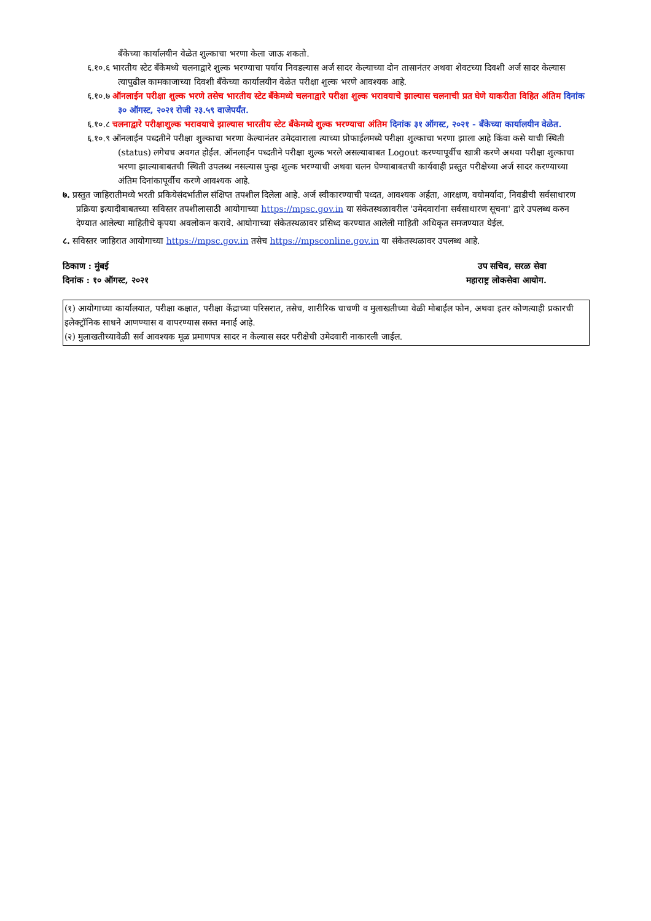बँकेच्या कार्यालयीन वेळेत शुल्काचा भरणा केला जाऊ शकतो.
६.१०.६ भारतीय स्टेट बँकेमध्ये चलनाद्वारे शुल्क भरण्याचा पर्याय निवडल्यास अर्ज सादर केल्याच्या दोन तासानंतर अथवा शेवटच्या दिवशी अर्ज सादर केल्यास त्यापुढील कामकाजाच्या दिवशी बँकेच्या कार्यालयीन वेळेत परीक्षा शुल्क भरणे आवश्यक आहे.
६.१०.७ ऑनलाईन परीक्षा शुल्क भरणे तसेच भारतीय स्टेट बँकेमध्ये चलनाद्वारे परीक्षा शुल्क भरावयाचे झाल्यास चलनाची प्रत घेणे याकरीता विहित अंतिम दिनांक ३० ऑगस्ट, २०२१ रोजी २३.५९ वाजेपर्यंत.
६.१०.८ चलनाद्वारे परीक्षाशुल्क भरावयाचे झाल्यास भारतीय स्टेट बँकेमध्ये शुल्क भरण्याचा अंतिम दिनांक ३१ ऑगस्ट, २०२१ - बँकेच्या कार्यालयीन वेळेत.
६.१०.९ ऑनलाईन पध्दतीने परीक्षा शुल्काचा भरणा केल्यानंतर उमेदवाराला त्याच्या प्रोफाईलमध्ये परीक्षा शुल्काचा भरणा झाला आहे किंवा कसे याची स्थिती (status) लगेचच अवगत होईल. ऑनलाईन पध्दतीने परीक्षा शुल्क भरले असल्याबाबत Logout करण्यापूर्वीच खात्री करणे अथवा परीक्षा शुल्काचा भरणा झाल्याबाबतची स्थिती उपलब्ध नसल्यास पुन्हा शुल्क भरण्याची अथवा चलन घेण्याबाबतची कार्यवाही प्रस्तुत परीक्षेच्या अर्ज सादर करण्याच्या अंतिम दिनांकापूर्वीच करणे आवश्यक आहे.
७. प्रस्तुत जाहिरातीमध्ये भरती प्रकियेसंदर्भातील संक्षिप्त तपशील दिलेला आहे. अर्ज स्वीकारण्याची पध्दत, आवश्यक अर्हता, आरक्षण, वयोमर्यादा, निवडीची सर्वसाधारण प्रक्रिया इत्यादीबाबतच्या सविस्तर तपशीलासाठी आयोगाच्या https://mpsc.gov.in या संकेतस्थळावरील 'उमेदवारांना सर्वसाधारण सूचना' द्वारे उपलब्ध करुन देण्यात आलेल्या माहितीचे कृपया अवलोकन करावे. आयोगाच्या संकेतस्थळावर प्रसिध्द करण्यात आलेली माहिती अधिकृत समजण्यात येईल.
८. सविस्तर जाहिरात आयोगाच्या https://mpsc.gov.in तसेच https://mpsconline.gov.in या संकेतस्थळावर उपलब्ध आहे.
ठिकाण : मुंबई
दिनांक : १० ऑगस्ट, २०२१
उप सचिव, सरळ सेवा
महाराष्ट्र लोकसेवा आयोग.
(१) आयोगाच्या कार्यालयात, परीक्षा कक्षात, परीक्षा केंद्राच्या परिसरात, तसेच, शारीरिक चाचणी व मुलाखतीच्या वेळी मोबाईल फोन, अथवा इतर कोणत्याही प्रकारची इलेक्ट्रॉनिक साधने आणण्यास व वापरण्यास सक्त मनाई आहे.
(२) मुलाखतीच्यावेळी सर्व आवश्यक मूळ प्रमाणपत्र सादर न केल्यास सदर परीक्षेची उमेदवारी नाकारली जाईल.